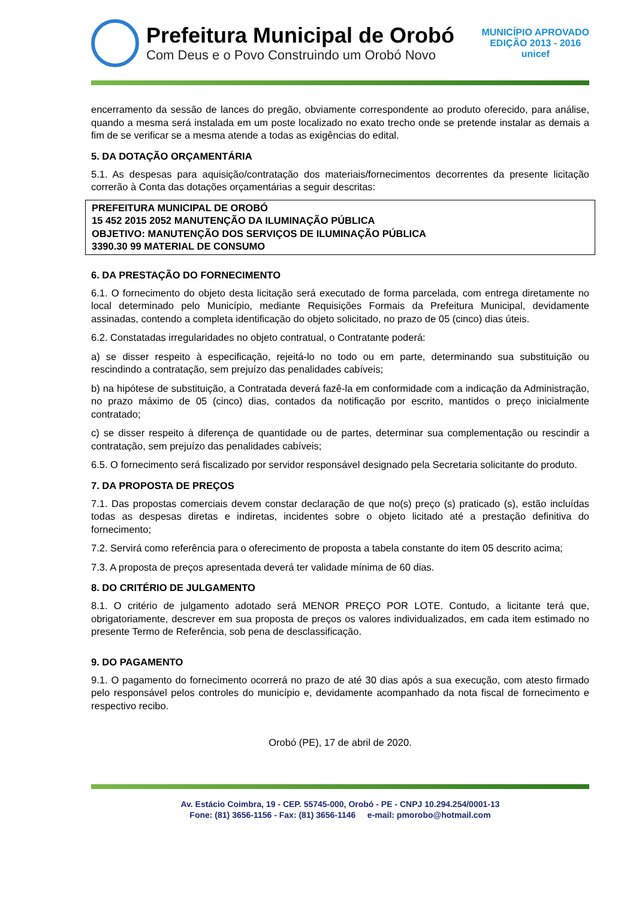Prefeitura Municipal de Orobó
Com Deus e o Povo Construindo um Orobó Novo
MUNICÍPIO APROVADO
EDIÇÃO 2013 - 2016
unicef
encerramento da sessão de lances do pregão, obviamente correspondente ao produto oferecido, para análise, quando a mesma será instalada em um poste localizado no exato trecho onde se pretende instalar as demais a fim de se verificar se a mesma atende a todas as exigências do edital.
5. DA DOTAÇÃO ORÇAMENTÁRIA
5.1. As despesas para aquisição/contratação dos materiais/fornecimentos decorrentes da presente licitação correrão à Conta das dotações orçamentárias a seguir descritas:
PREFEITURA MUNICIPAL DE OROBÓ
15 452 2015 2052 MANUTENÇÃO DA ILUMINAÇÃO PÚBLICA
OBJETIVO: MANUTENÇÃO DOS SERVIÇOS DE ILUMINAÇÃO PÚBLICA
3390.30 99 MATERIAL DE CONSUMO
6. DA PRESTAÇÃO DO FORNECIMENTO
6.1. O fornecimento do objeto desta licitação será executado de forma parcelada, com entrega diretamente no local determinado pelo Município, mediante Requisições Formais da Prefeitura Municipal, devidamente assinadas, contendo a completa identificação do objeto solicitado, no prazo de 05 (cinco) dias úteis.
6.2. Constatadas irregularidades no objeto contratual, o Contratante poderá:
a) se disser respeito à especificação, rejeitá-lo no todo ou em parte, determinando sua substituição ou rescindindo a contratação, sem prejuízo das penalidades cabíveis;
b) na hipótese de substituição, a Contratada deverá fazê-la em conformidade com a indicação da Administração, no prazo máximo de 05 (cinco) dias, contados da notificação por escrito, mantidos o preço inicialmente contratado;
c) se disser respeito à diferença de quantidade ou de partes, determinar sua complementação ou rescindir a contratação, sem prejuízo das penalidades cabíveis;
6.5. O fornecimento será fiscalizado por servidor responsável designado pela Secretaria solicitante do produto.
7. DA PROPOSTA DE PREÇOS
7.1. Das propostas comerciais devem constar declaração de que no(s) preço (s) praticado (s), estão incluídas todas as despesas diretas e indiretas, incidentes sobre o objeto licitado até a prestação definitiva do fornecimento;
7.2. Servirá como referência para o oferecimento de proposta a tabela constante do item 05 descrito acima;
7.3. A proposta de preços apresentada deverá ter validade mínima de 60 dias.
8. DO CRITÉRIO DE JULGAMENTO
8.1. O critério de julgamento adotado será MENOR PREÇO POR LOTE. Contudo, a licitante terá que, obrigatoriamente, descrever em sua proposta de preços os valores individualizados, em cada item estimado no presente Termo de Referência, sob pena de desclassificação.
9. DO PAGAMENTO
9.1. O pagamento do fornecimento ocorrerá no prazo de até 30 dias após a sua execução, com atesto firmado pelo responsável pelos controles do município e, devidamente acompanhado da nota fiscal de fornecimento e respectivo recibo.
Orobó (PE), 17 de abril de 2020.
Av. Estácio Coimbra, 19 - CEP. 55745-000, Orobó - PE - CNPJ 10.294.254/0001-13
Fone: (81) 3656-1156 - Fax: (81) 3656-1146 e-mail: pmorobo@hotmail.com